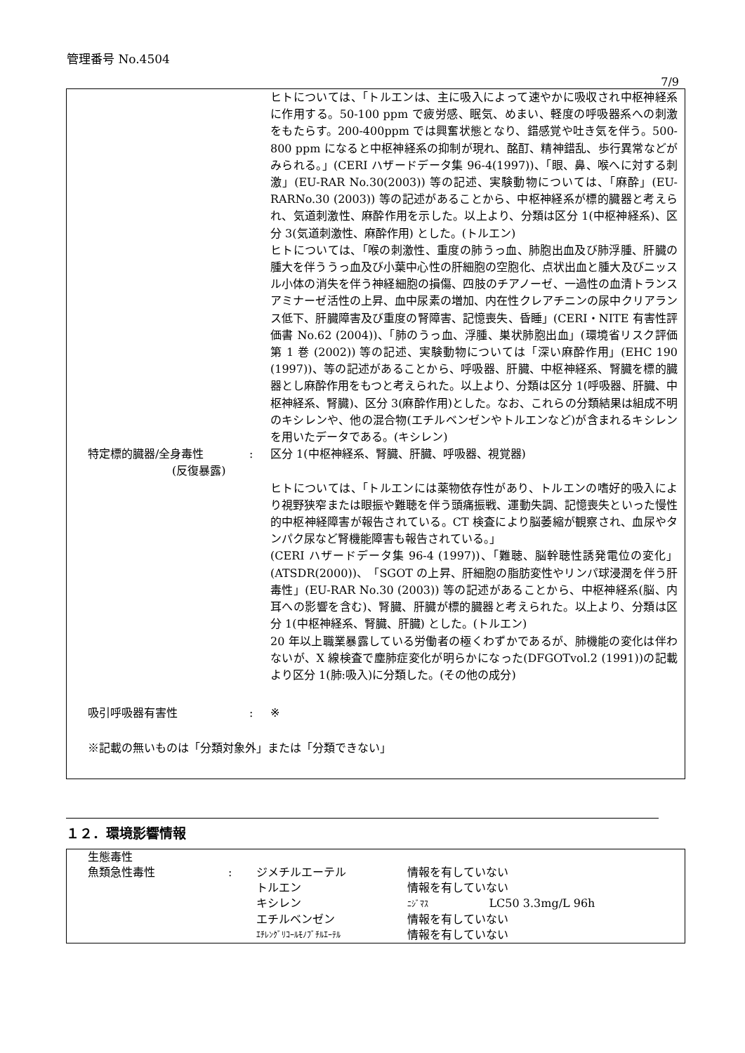管理番号 No.4504
7/9
ヒトについては、「トルエンは、主に吸入によって速やかに吸収され中枢神経系に作用する。50-100 ppm で疲労感、眠気、めまい、軽度の呼吸器系への刺激をもたらす。200-400ppm では興奮状態となり、錯感覚や吐き気を伴う。500-800 ppm になると中枢神経系の抑制が現れ、酩酊、精神錯乱、歩行異常などがみられる。」(CERI ハザードデータ集 96-4(1997))、「眼、鼻、喉へに対する刺激」(EU-RAR No.30(2003)) 等の記述、実験動物については、「麻酔」(EU-RARNo.30 (2003)) 等の記述があることから、中枢神経系が標的臓器と考えられ、気道刺激性、麻酔作用を示した。以上より、分類は区分 1(中枢神経系)、区分 3(気道刺激性、麻酔作用) とした。(トルエン)
ヒトについては、「喉の刺激性、重度の肺うっ血、肺胞出血及び肺浮腫、肝臓の腫大を伴ううっ血及び小葉中心性の肝細胞の空胞化、点状出血と腫大及びニッスル小体の消失を伴う神経細胞の損傷、四肢のチアノーゼ、一過性の血清トランスアミナーゼ活性の上昇、血中尿素の増加、内在性クレアチニンの尿中クリアランス低下、肝臓障害及び重度の腎障害、記憶喪失、昏睡」(CERI・NITE 有害性評価書 No.62 (2004))、「肺のうっ血、浮腫、巣状肺胞出血」(環境省リスク評価 第 1 巻 (2002)) 等の記述、実験動物については「深い麻酔作用」(EHC 190 (1997))、等の記述があることから、呼吸器、肝臓、中枢神経系、腎臓を標的臓器とし麻酔作用をもつと考えられた。以上より、分類は区分 1(呼吸器、肝臓、中枢神経系、腎臓)、区分 3(麻酔作用)とした。なお、これらの分類結果は組成不明のキシレンや、他の混合物(エチルベンゼンやトルエンなど)が含まれるキシレンを用いたデータである。(キシレン)
特定標的臓器/全身毒性
(反復暴露)
: 区分 1(中枢神経系、腎臓、肝臓、呼吸器、視覚器)
ヒトについては、「トルエンには薬物依存性があり、トルエンの嗜好的吸入により視野狭窄または眼振や難聴を伴う頭痛振戦、運動失調、記憶喪失といった慢性的中枢神経障害が報告されている。CT 検査により脳萎縮が観察され、血尿やタンパク尿など腎機能障害も報告されている。」
(CERI ハザードデータ集 96-4 (1997))、「難聴、脳幹聴性誘発電位の変化」(ATSDR(2000))、「SGOT の上昇、肝細胞の脂肪変性やリンパ球浸潤を伴う肝毒性」(EU-RAR No.30 (2003)) 等の記述があることから、中枢神経系(脳、内耳への影響を含む)、腎臓、肝臓が標的臓器と考えられた。以上より、分類は区分 1(中枢神経系、腎臓、肝臓) とした。(トルエン)
20 年以上職業暴露している労働者の極くわずかであるが、肺機能の変化は伴わないが、X 線検査で塵肺症変化が明らかになった(DFGOTvol.2 (1991))の記載より区分 1(肺:吸入)に分類した。(その他の成分)
吸引呼吸器有害性 : ※
※記載の無いものは「分類対象外」または「分類できない」
１２．環境影響情報
| 生態毒性 | | | |
| 魚類急性毒性 | : | ジメチルエーテル | 情報を有していない |
| | | トルエン | 情報を有していない |
| | | キシレン | ﾆｼﾞﾏｽ LC50 3.3mg/L 96h |
| | | エチルベンゼン | 情報を有していない |
| | | ｴﾁﾚﾝｸﾞﾘｺｰﾙﾓﾉﾌﾞﾁﾙｴｰﾃﾙ | 情報を有していない |